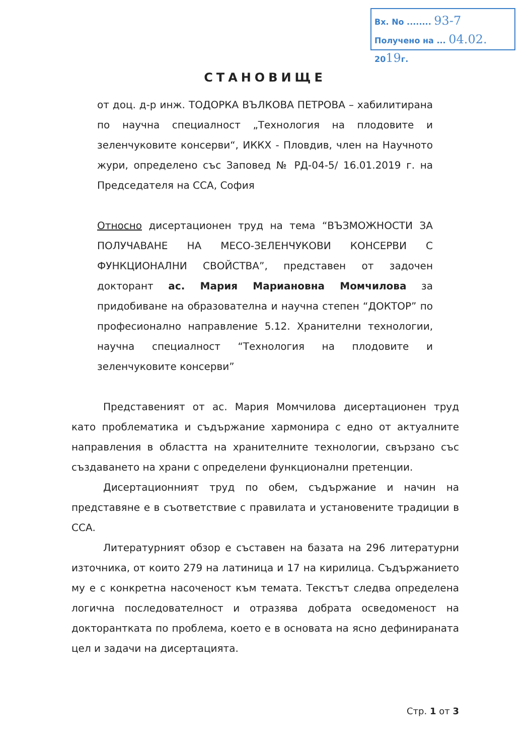Вх. No ........ 93-7
Получено на ... 04.02. 2019г.
СТАНОВИЩЕ
от доц. д-р инж. ТОДОРКА ВЪЛКОВА ПЕТРОВА – хабилитирана по научна специалност „Технология на плодовите и зеленчуковите консерви“, ИККХ - Пловдив, член на Научното жури, определено със Заповед № РД-04-5/ 16.01.2019 г. на Председателя на ССА, София
Относно дисертационен труд на тема “ВЪЗМОЖНОСТИ ЗА ПОЛУЧАВАНЕ НА МЕСО-ЗЕЛЕНЧУКОВИ КОНСЕРВИ С ФУНКЦИОНАЛНИ СВОЙСТВА”, представен от задочен докторант ас. Мария Мариановна Момчилова за придобиване на образователна и научна степен “ДОКТОР” по професионално направление 5.12. Хранителни технологии, научна специалност “Технология на плодовите и зеленчуковите консерви”
Представеният от ас. Мария Момчилова дисертационен труд като проблематика и съдържание хармонира с едно от актуалните направления в областта на хранителните технологии, свързано със създаването на храни с определени функционални претенции.
Дисертационният труд по обем, съдържание и начин на представяне е в съответствие с правилата и установените традиции в ССА.
Литературният обзор е съставен на базата на 296 литературни източника, от които 279 на латиница и 17 на кирилица. Съдържанието му е с конкретна насоченост към темата. Текстът следва определена логична последователност и отразява добрата осведоменост на докторантката по проблема, което е в основата на ясно дефинираната цел и задачи на дисертацията.
Стр. 1 от 3